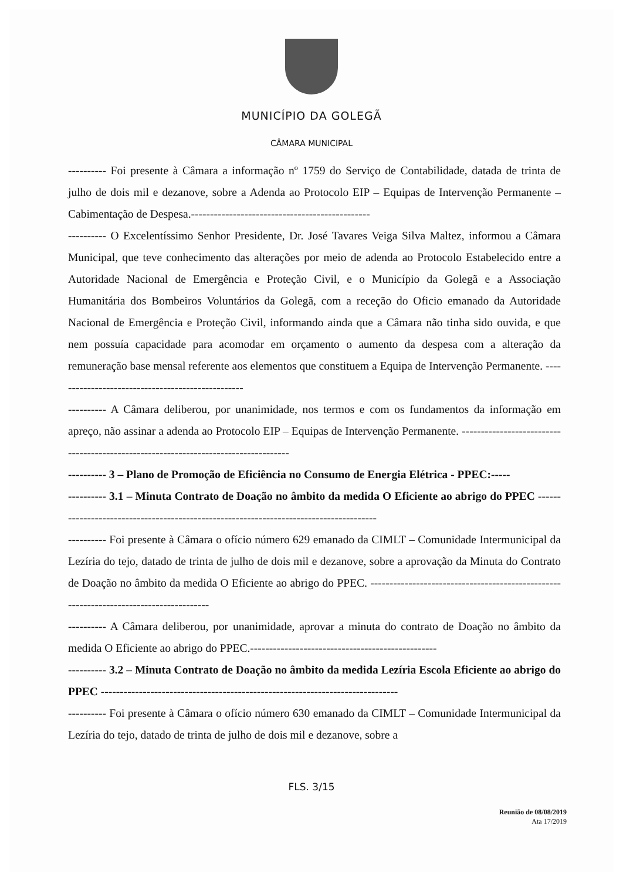MUNICÍPIO DA GOLEGÃ
CÂMARA MUNICIPAL
---------- Foi presente à Câmara a informação nº 1759 do Serviço de Contabilidade, datada de trinta de julho de dois mil e dezanove, sobre a Adenda ao Protocolo EIP – Equipas de Intervenção Permanente – Cabimentação de Despesa.-----------------------------------------------
---------- O Excelentíssimo Senhor Presidente, Dr. José Tavares Veiga Silva Maltez, informou a Câmara Municipal, que teve conhecimento das alterações por meio de adenda ao Protocolo Estabelecido entre a Autoridade Nacional de Emergência e Proteção Civil, e o Município da Golegã e a Associação Humanitária dos Bombeiros Voluntários da Golegã, com a receção do Oficio emanado da Autoridade Nacional de Emergência e Proteção Civil, informando ainda que a Câmara não tinha sido ouvida, e que nem possuía capacidade para acomodar em orçamento o aumento da despesa com a alteração da remuneração base mensal referente aos elementos que constituem a Equipa de Intervenção Permanente. --------------------------------------------------
---------- A Câmara deliberou, por unanimidade, nos termos e com os fundamentos da informação em apreço, não assinar a adenda ao Protocolo EIP – Equipas de Intervenção Permanente. ------------------------------------------------------------------------------------
---------- 3 – Plano de Promoção de Eficiência no Consumo de Energia Elétrica - PPEC:-----
---------- 3.1 – Minuta Contrato de Doação no âmbito da medida O Eficiente ao abrigo do PPEC ---------------------------------------------------------------------------------------
---------- Foi presente à Câmara o ofício número 629 emanado da CIMLT – Comunidade Intermunicipal da Lezíria do tejo, datado de trinta de julho de dois mil e dezanove, sobre a aprovação da Minuta do Contrato de Doação no âmbito da medida O Eficiente ao abrigo do PPEC. ---------------------------------------------------------------------------------------
---------- A Câmara deliberou, por unanimidade, aprovar a minuta do contrato de Doação no âmbito da medida O Eficiente ao abrigo do PPEC.-------------------------------------------------
---------- 3.2 – Minuta Contrato de Doação no âmbito da medida Lezíria Escola Eficiente ao abrigo do PPEC ------------------------------------------------------------------------------
---------- Foi presente à Câmara o ofício número 630 emanado da CIMLT – Comunidade Intermunicipal da Lezíria do tejo, datado de trinta de julho de dois mil e dezanove, sobre a
FLS. 3/15
Reunião de 08/08/2019
Ata 17/2019